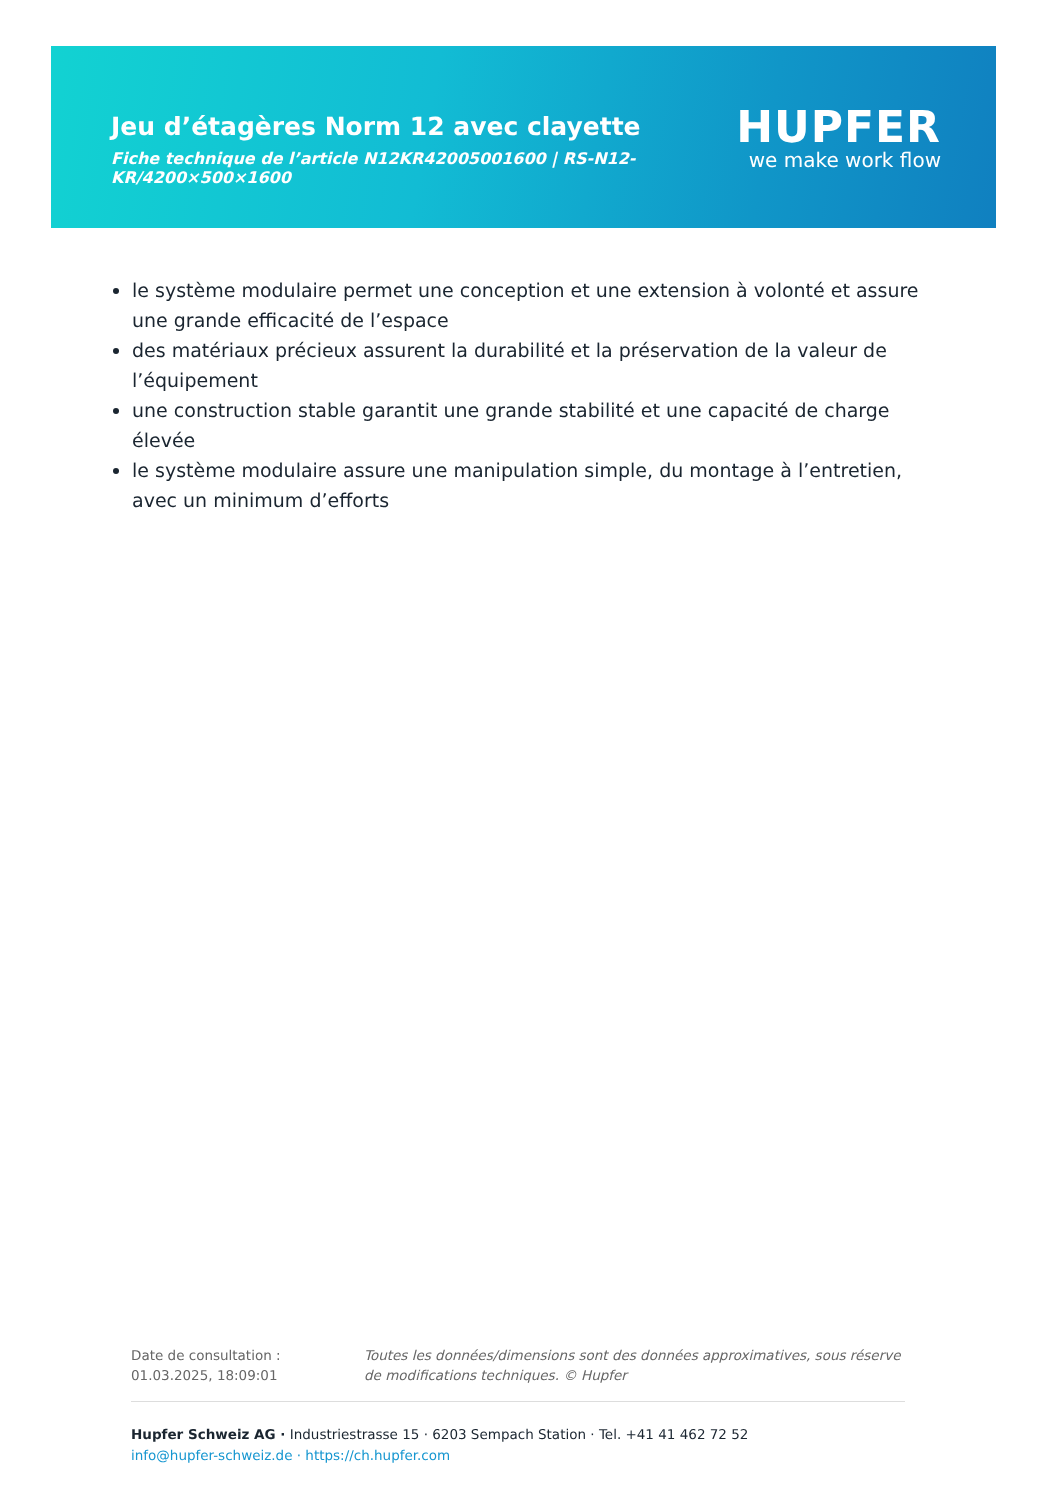Jeu d’étagères Norm 12 avec clayette
Fiche technique de l’article N12KR42005001600 | RS-N12-KR/4200×500×1600
HUPFER
we make work flow
le système modulaire permet une conception et une extension à volonté et assure une grande efficacité de l’espace
des matériaux précieux assurent la durabilité et la préservation de la valeur de l’équipement
une construction stable garantit une grande stabilité et une capacité de charge élevée
le système modulaire assure une manipulation simple, du montage à l’entretien, avec un minimum d’efforts
Date de consultation : 01.03.2025, 18:09:01
Toutes les données/dimensions sont des données approximatives, sous réserve de modifications techniques. © Hupfer
Hupfer Schweiz AG · Industriestrasse 15 · 6203 Sempach Station · Tel. +41 41 462 72 52
info@hupfer-schweiz.de · https://ch.hupfer.com